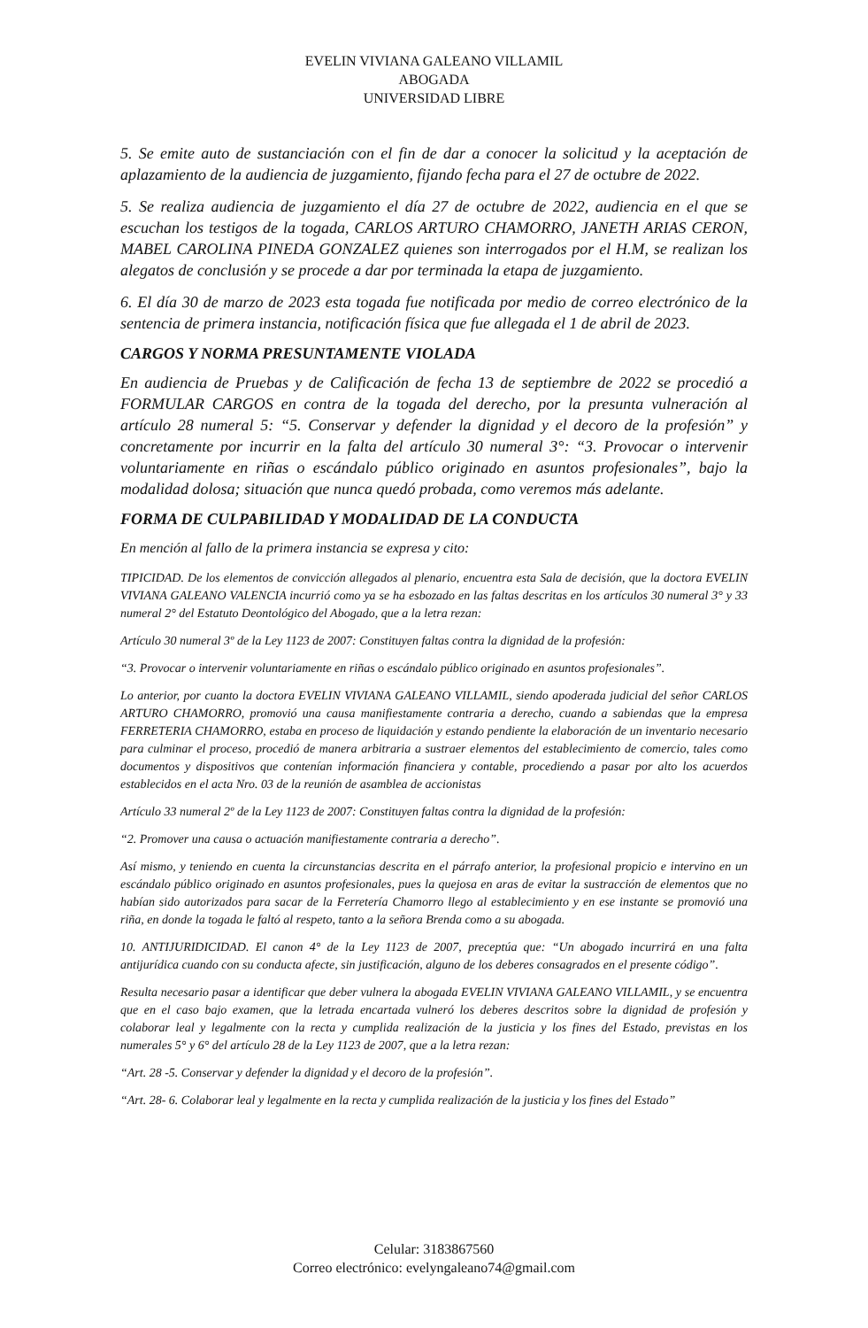EVELIN VIVIANA GALEANO VILLAMIL
ABOGADA
UNIVERSIDAD LIBRE
5. Se emite auto de sustanciación con el fin de dar a conocer la solicitud y la aceptación de aplazamiento de la audiencia de juzgamiento, fijando fecha para el 27 de octubre de 2022.
5. Se realiza audiencia de juzgamiento el día 27 de octubre de 2022, audiencia en el que se escuchan los testigos de la togada, CARLOS ARTURO CHAMORRO, JANETH ARIAS CERON, MABEL CAROLINA PINEDA GONZALEZ quienes son interrogados por el H.M, se realizan los alegatos de conclusión y se procede a dar por terminada la etapa de juzgamiento.
6. El día 30 de marzo de 2023 esta togada fue notificada por medio de correo electrónico de la sentencia de primera instancia, notificación física que fue allegada el 1 de abril de 2023.
CARGOS Y NORMA PRESUNTAMENTE VIOLADA
En audiencia de Pruebas y de Calificación de fecha 13 de septiembre de 2022 se procedió a FORMULAR CARGOS en contra de la togada del derecho, por la presunta vulneración al artículo 28 numeral 5: “5. Conservar y defender la dignidad y el decoro de la profesión” y concretamente por incurrir en la falta del artículo 30 numeral 3°: “3. Provocar o intervenir voluntariamente en riñas o escándalo público originado en asuntos profesionales”, bajo la modalidad dolosa; situación que nunca quedó probada, como veremos más adelante.
FORMA DE CULPABILIDAD Y MODALIDAD DE LA CONDUCTA
En mención al fallo de la primera instancia se expresa y cito:
TIPICIDAD. De los elementos de convicción allegados al plenario, encuentra esta Sala de decisión, que la doctora EVELIN VIVIANA GALEANO VALENCIA incurrió como ya se ha esbozado en las faltas descritas en los artículos 30 numeral 3° y 33 numeral 2° del Estatuto Deontológico del Abogado, que a la letra rezan:
Artículo 30 numeral 3º de la Ley 1123 de 2007: Constituyen faltas contra la dignidad de la profesión:
“3. Provocar o intervenir voluntariamente en riñas o escándalo público originado en asuntos profesionales”.
Lo anterior, por cuanto la doctora EVELIN VIVIANA GALEANO VILLAMIL, siendo apoderada judicial del señor CARLOS ARTURO CHAMORRO, promovió una causa manifiestamente contraria a derecho, cuando a sabiendas que la empresa FERRETERIA CHAMORRO, estaba en proceso de liquidación y estando pendiente la elaboración de un inventario necesario para culminar el proceso, procedió de manera arbitraria a sustraer elementos del establecimiento de comercio, tales como documentos y dispositivos que contenían información financiera y contable, procediendo a pasar por alto los acuerdos establecidos en el acta Nro. 03 de la reunión de asamblea de accionistas
Artículo 33 numeral 2º de la Ley 1123 de 2007: Constituyen faltas contra la dignidad de la profesión:
“2. Promover una causa o actuación manifiestamente contraria a derecho”.
Así mismo, y teniendo en cuenta la circunstancias descrita en el párrafo anterior, la profesional propicio e intervino en un escándalo público originado en asuntos profesionales, pues la quejosa en aras de evitar la sustracción de elementos que no habían sido autorizados para sacar de la Ferretería Chamorro llego al establecimiento y en ese instante se promovió una riña, en donde la togada le faltó al respeto, tanto a la señora Brenda como a su abogada.
10. ANTIJURIDICIDAD. El canon 4° de la Ley 1123 de 2007, preceptúa que: “Un abogado incurrirá en una falta antijurídica cuando con su conducta afecte, sin justificación, alguno de los deberes consagrados en el presente código”.
Resulta necesario pasar a identificar que deber vulnera la abogada EVELIN VIVIANA GALEANO VILLAMIL, y se encuentra que en el caso bajo examen, que la letrada encartada vulneró los deberes descritos sobre la dignidad de profesión y colaborar leal y legalmente con la recta y cumplida realización de la justicia y los fines del Estado, previstas en los numerales 5° y 6° del artículo 28 de la Ley 1123 de 2007, que a la letra rezan:
“Art. 28 -5. Conservar y defender la dignidad y el decoro de la profesión”.
“Art. 28- 6. Colaborar leal y legalmente en la recta y cumplida realización de la justicia y los fines del Estado”
Celular: 3183867560
Correo electrónico: evelyngaleano74@gmail.com